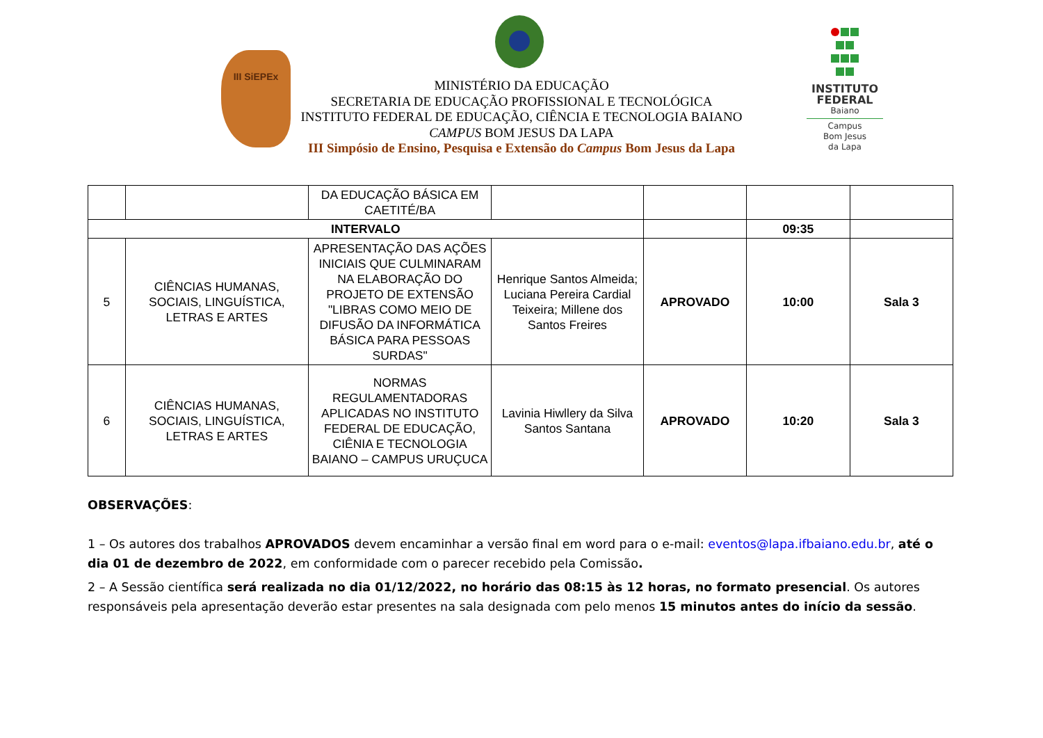III SiEPEx
INSTITUTO
FEDERAL
Baiano
Campus
Bom Jesus
da Lapa
MINISTÉRIO DA EDUCAÇÃO
SECRETARIA DE EDUCAÇÃO PROFISSIONAL E TECNOLÓGICA
INSTITUTO FEDERAL DE EDUCAÇÃO, CIÊNCIA E TECNOLOGIA BAIANO
CAMPUS BOM JESUS DA LAPA
III Simpósio de Ensino, Pesquisa e Extensão do Campus Bom Jesus da Lapa
| | | DA EDUCAÇÃO BÁSICA EM CAETITÉ/BA | | | | |
| INTERVALO | | | | | 09:35 | |
| 5 | CIÊNCIAS HUMANAS, SOCIAIS, LINGUÍSTICA, LETRAS E ARTES | APRESENTAÇÃO DAS AÇÕES INICIAIS QUE CULMINARAM NA ELABORAÇÃO DO PROJETO DE EXTENSÃO "LIBRAS COMO MEIO DE DIFUSÃO DA INFORMÁTICA BÁSICA PARA PESSOAS SURDAS" | Henrique Santos Almeida; Luciana Pereira Cardial Teixeira; Millene dos Santos Freires | APROVADO | 10:00 | Sala 3 |
| 6 | CIÊNCIAS HUMANAS, SOCIAIS, LINGUÍSTICA, LETRAS E ARTES | NORMAS REGULAMENTADORAS APLICADAS NO INSTITUTO FEDERAL DE EDUCAÇÃO, CIÊNIA E TECNOLOGIA BAIANO – CAMPUS URUÇUCA | Lavinia Hiwllery da Silva Santos Santana | APROVADO | 10:20 | Sala 3 |
OBSERVAÇÕES:
1 – Os autores dos trabalhos APROVADOS devem encaminhar a versão final em word para o e-mail: eventos@lapa.ifbaiano.edu.br, até o dia 01 de dezembro de 2022, em conformidade com o parecer recebido pela Comissão.
2 – A Sessão científica será realizada no dia 01/12/2022, no horário das 08:15 às 12 horas, no formato presencial. Os autores responsáveis pela apresentação deverão estar presentes na sala designada com pelo menos 15 minutos antes do início da sessão.